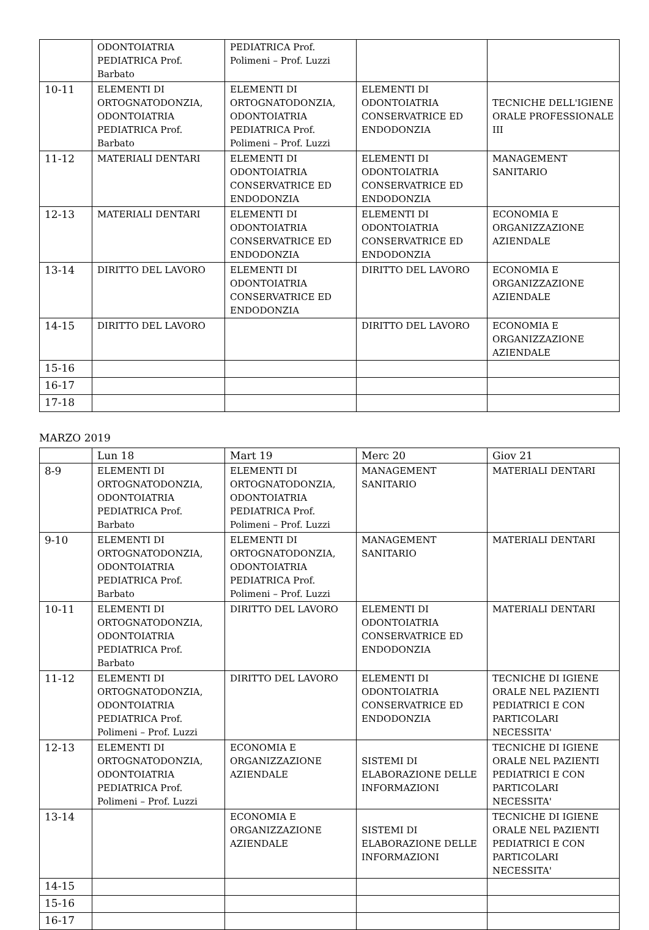| | ODONTOIATRIA PEDIATRICA Prof. Barbato | PEDIATRICA Prof. Polimeni – Prof. Luzzi | | |
| 10-11 | ELEMENTI DI ORTOGNATODONZIA, ODONTOIATRIA PEDIATRICA Prof. Barbato | ELEMENTI DI ORTOGNATODONZIA, ODONTOIATRIA PEDIATRICA Prof. Polimeni – Prof. Luzzi | ELEMENTI DI ODONTOIATRIA CONSERVATRICE ED ENDODONZIA | TECNICHE DELL'IGIENE ORALE PROFESSIONALE III |
| 11-12 | MATERIALI DENTARI | ELEMENTI DI ODONTOIATRIA CONSERVATRICE ED ENDODONZIA | ELEMENTI DI ODONTOIATRIA CONSERVATRICE ED ENDODONZIA | MANAGEMENT SANITARIO |
| 12-13 | MATERIALI DENTARI | ELEMENTI DI ODONTOIATRIA CONSERVATRICE ED ENDODONZIA | ELEMENTI DI ODONTOIATRIA CONSERVATRICE ED ENDODONZIA | ECONOMIA E ORGANIZZAZIONE AZIENDALE |
| 13-14 | DIRITTO DEL LAVORO | ELEMENTI DI ODONTOIATRIA CONSERVATRICE ED ENDODONZIA | DIRITTO DEL LAVORO | ECONOMIA E ORGANIZZAZIONE AZIENDALE |
| 14-15 | DIRITTO DEL LAVORO | | DIRITTO DEL LAVORO | ECONOMIA E ORGANIZZAZIONE AZIENDALE |
| 15-16 | | | | |
| 16-17 | | | | |
| 17-18 | | | | |
MARZO 2019
| | Lun 18 | Mart 19 | Merc 20 | Giov 21 |
| --- | --- | --- | --- | --- |
| 8-9 | ELEMENTI DI ORTOGNATODONZIA, ODONTOIATRIA PEDIATRICA Prof. Barbato | ELEMENTI DI ORTOGNATODONZIA, ODONTOIATRIA PEDIATRICA Prof. Polimeni – Prof. Luzzi | MANAGEMENT SANITARIO | MATERIALI DENTARI |
| 9-10 | ELEMENTI DI ORTOGNATODONZIA, ODONTOIATRIA PEDIATRICA Prof. Barbato | ELEMENTI DI ORTOGNATODONZIA, ODONTOIATRIA PEDIATRICA Prof. Polimeni – Prof. Luzzi | MANAGEMENT SANITARIO | MATERIALI DENTARI |
| 10-11 | ELEMENTI DI ORTOGNATODONZIA, ODONTOIATRIA PEDIATRICA Prof. Barbato | DIRITTO DEL LAVORO | ELEMENTI DI ODONTOIATRIA CONSERVATRICE ED ENDODONZIA | MATERIALI DENTARI |
| 11-12 | ELEMENTI DI ORTOGNATODONZIA, ODONTOIATRIA PEDIATRICA Prof. Polimeni – Prof. Luzzi | DIRITTO DEL LAVORO | ELEMENTI DI ODONTOIATRIA CONSERVATRICE ED ENDODONZIA | TECNICHE DI IGIENE ORALE NEL PAZIENTI PEDIATRICI E CON PARTICOLARI NECESSITA' |
| 12-13 | ELEMENTI DI ORTOGNATODONZIA, ODONTOIATRIA PEDIATRICA Prof. Polimeni – Prof. Luzzi | ECONOMIA E ORGANIZZAZIONE AZIENDALE | SISTEMI DI ELABORAZIONE DELLE INFORMAZIONI | TECNICHE DI IGIENE ORALE NEL PAZIENTI PEDIATRICI E CON PARTICOLARI NECESSITA' |
| 13-14 | | ECONOMIA E ORGANIZZAZIONE AZIENDALE | SISTEMI DI ELABORAZIONE DELLE INFORMAZIONI | TECNICHE DI IGIENE ORALE NEL PAZIENTI PEDIATRICI E CON PARTICOLARI NECESSITA' |
| 14-15 | | | | |
| 15-16 | | | | |
| 16-17 | | | | |